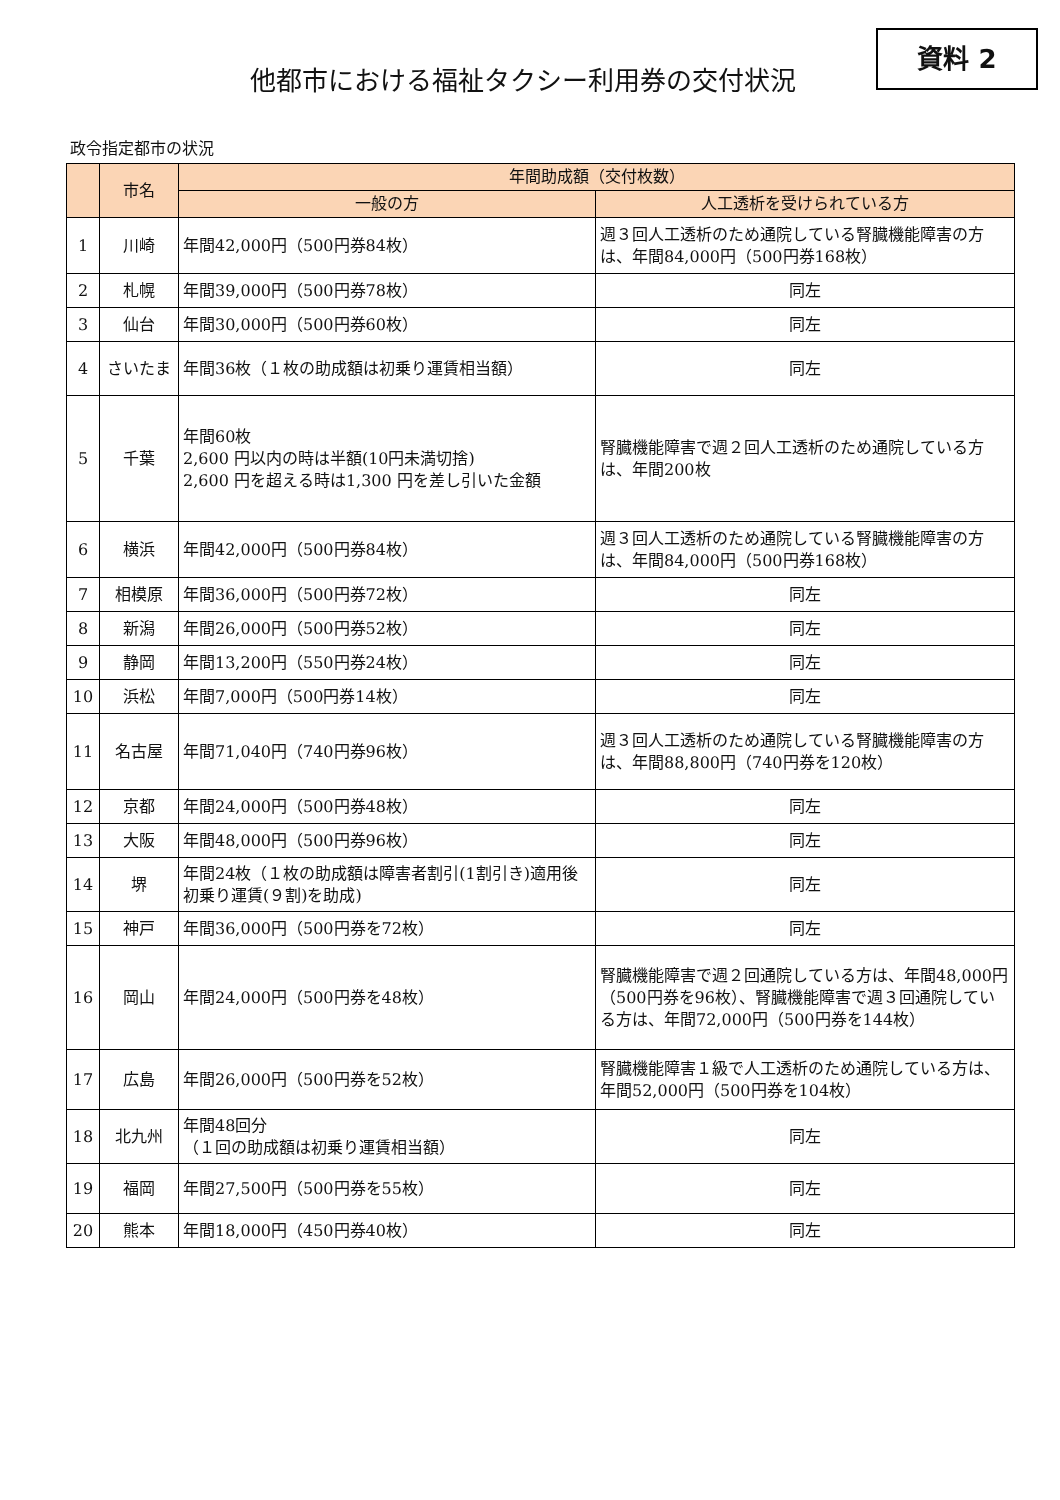他都市における福祉タクシー利用券の交付状況
資料 2
政令指定都市の状況
| | 市名 | 年間助成額（交付枚数） | |
| --- | --- | --- | --- |
| | | 一般の方 | 人工透析を受けられている方 |
| 1 | 川崎 | 年間42,000円（500円券84枚） | 週３回人工透析のため通院している腎臓機能障害の方は、年間84,000円（500円券168枚） |
| 2 | 札幌 | 年間39,000円（500円券78枚） | 同左 |
| 3 | 仙台 | 年間30,000円（500円券60枚） | 同左 |
| 4 | さいたま | 年間36枚（１枚の助成額は初乗り運賃相当額） | 同左 |
| 5 | 千葉 | 年間60枚 2,600 円以内の時は半額(10円未満切捨) 2,600 円を超える時は1,300 円を差し引いた金額 | 腎臓機能障害で週２回人工透析のため通院している方は、年間200枚 |
| 6 | 横浜 | 年間42,000円（500円券84枚） | 週３回人工透析のため通院している腎臓機能障害の方は、年間84,000円（500円券168枚） |
| 7 | 相模原 | 年間36,000円（500円券72枚） | 同左 |
| 8 | 新潟 | 年間26,000円（500円券52枚） | 同左 |
| 9 | 静岡 | 年間13,200円（550円券24枚） | 同左 |
| 10 | 浜松 | 年間7,000円（500円券14枚） | 同左 |
| 11 | 名古屋 | 年間71,040円（740円券96枚） | 週３回人工透析のため通院している腎臓機能障害の方は、年間88,800円（740円券を120枚） |
| 12 | 京都 | 年間24,000円（500円券48枚） | 同左 |
| 13 | 大阪 | 年間48,000円（500円券96枚） | 同左 |
| 14 | 堺 | 年間24枚（１枚の助成額は障害者割引(1割引き)適用後初乗り運賃(９割)を助成) | 同左 |
| 15 | 神戸 | 年間36,000円（500円券を72枚） | 同左 |
| 16 | 岡山 | 年間24,000円（500円券を48枚） | 腎臓機能障害で週２回通院している方は、年間48,000円（500円券を96枚）、腎臓機能障害で週３回通院している方は、年間72,000円（500円券を144枚） |
| 17 | 広島 | 年間26,000円（500円券を52枚） | 腎臓機能障害１級で人工透析のため通院している方は、年間52,000円（500円券を104枚） |
| 18 | 北九州 | 年間48回分 （１回の助成額は初乗り運賃相当額） | 同左 |
| 19 | 福岡 | 年間27,500円（500円券を55枚） | 同左 |
| 20 | 熊本 | 年間18,000円（450円券40枚） | 同左 |